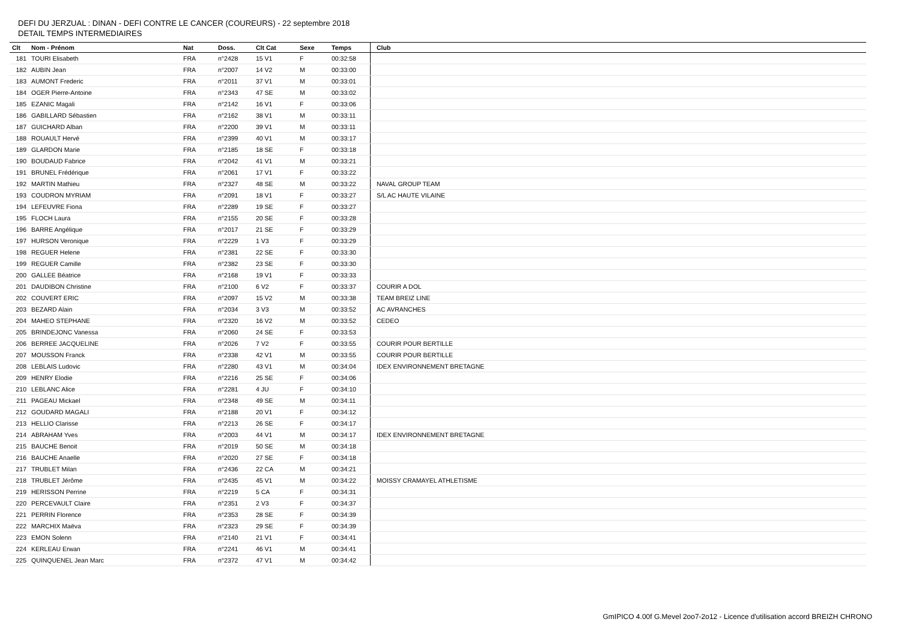DEFI DU JERZUAL : DINAN - DEFI CONTRE LE CANCER (COUREURS) - 22 septembre 2018
DETAIL TEMPS INTERMEDIAIRES
| Clt | Nom - Prénom | Nat | Doss. | Clt Cat | Sexe | Temps | Club |
| --- | --- | --- | --- | --- | --- | --- | --- |
| 181 | TOURI Elisabeth | FRA | n°2428 | 15 V1 | F | 00:32:58 | |
| 182 | AUBIN Jean | FRA | n°2007 | 14 V2 | M | 00:33:00 | |
| 183 | AUMONT Frederic | FRA | n°2011 | 37 V1 | M | 00:33:01 | |
| 184 | OGER Pierre-Antoine | FRA | n°2343 | 47 SE | M | 00:33:02 | |
| 185 | EZANIC Magali | FRA | n°2142 | 16 V1 | F | 00:33:06 | |
| 186 | GABILLARD Sébastien | FRA | n°2162 | 38 V1 | M | 00:33:11 | |
| 187 | GUICHARD Alban | FRA | n°2200 | 39 V1 | M | 00:33:11 | |
| 188 | ROUAULT Hervé | FRA | n°2399 | 40 V1 | M | 00:33:17 | |
| 189 | GLARDON Marie | FRA | n°2185 | 18 SE | F | 00:33:18 | |
| 190 | BOUDAUD Fabrice | FRA | n°2042 | 41 V1 | M | 00:33:21 | |
| 191 | BRUNEL Frédérique | FRA | n°2061 | 17 V1 | F | 00:33:22 | |
| 192 | MARTIN Mathieu | FRA | n°2327 | 48 SE | M | 00:33:22 | NAVAL GROUP TEAM |
| 193 | COUDRON MYRIAM | FRA | n°2091 | 18 V1 | F | 00:33:27 | S/L AC HAUTE VILAINE |
| 194 | LEFEUVRE Fiona | FRA | n°2289 | 19 SE | F | 00:33:27 | |
| 195 | FLOCH Laura | FRA | n°2155 | 20 SE | F | 00:33:28 | |
| 196 | BARRE Angélique | FRA | n°2017 | 21 SE | F | 00:33:29 | |
| 197 | HURSON Veronique | FRA | n°2229 | 1 V3 | F | 00:33:29 | |
| 198 | REGUER Helene | FRA | n°2381 | 22 SE | F | 00:33:30 | |
| 199 | REGUER Camille | FRA | n°2382 | 23 SE | F | 00:33:30 | |
| 200 | GALLEE Béatrice | FRA | n°2168 | 19 V1 | F | 00:33:33 | |
| 201 | DAUDIBON Christine | FRA | n°2100 | 6 V2 | F | 00:33:37 | COURIR A DOL |
| 202 | COUVERT ERIC | FRA | n°2097 | 15 V2 | M | 00:33:38 | TEAM BREIZ LINE |
| 203 | BEZARD Alain | FRA | n°2034 | 3 V3 | M | 00:33:52 | AC AVRANCHES |
| 204 | MAHEO STEPHANE | FRA | n°2320 | 16 V2 | M | 00:33:52 | CEDEO |
| 205 | BRINDEJONC Vanessa | FRA | n°2060 | 24 SE | F | 00:33:53 | |
| 206 | BERREE JACQUELINE | FRA | n°2026 | 7 V2 | F | 00:33:55 | COURIR POUR BERTILLE |
| 207 | MOUSSON Franck | FRA | n°2338 | 42 V1 | M | 00:33:55 | COURIR POUR BERTILLE |
| 208 | LEBLAIS Ludovic | FRA | n°2280 | 43 V1 | M | 00:34:04 | IDEX ENVIRONNEMENT BRETAGNE |
| 209 | HENRY Elodie | FRA | n°2216 | 25 SE | F | 00:34:06 | |
| 210 | LEBLANC Alice | FRA | n°2281 | 4 JU | F | 00:34:10 | |
| 211 | PAGEAU Mickael | FRA | n°2348 | 49 SE | M | 00:34:11 | |
| 212 | GOUDARD MAGALI | FRA | n°2188 | 20 V1 | F | 00:34:12 | |
| 213 | HELLIO Clarisse | FRA | n°2213 | 26 SE | F | 00:34:17 | |
| 214 | ABRAHAM Yves | FRA | n°2003 | 44 V1 | M | 00:34:17 | IDEX ENVIRONNEMENT BRETAGNE |
| 215 | BAUCHE Benoit | FRA | n°2019 | 50 SE | M | 00:34:18 | |
| 216 | BAUCHE Anaelle | FRA | n°2020 | 27 SE | F | 00:34:18 | |
| 217 | TRUBLET Milan | FRA | n°2436 | 22 CA | M | 00:34:21 | |
| 218 | TRUBLET Jérôme | FRA | n°2435 | 45 V1 | M | 00:34:22 | MOISSY CRAMAYEL ATHLETISME |
| 219 | HERISSON Perrine | FRA | n°2219 | 5 CA | F | 00:34:31 | |
| 220 | PERCEVAULT Claire | FRA | n°2351 | 2 V3 | F | 00:34:37 | |
| 221 | PERRIN Florence | FRA | n°2353 | 28 SE | F | 00:34:39 | |
| 222 | MARCHIX Maëva | FRA | n°2323 | 29 SE | F | 00:34:39 | |
| 223 | EMON Solenn | FRA | n°2140 | 21 V1 | F | 00:34:41 | |
| 224 | KERLEAU Erwan | FRA | n°2241 | 46 V1 | M | 00:34:41 | |
| 225 | QUINQUENEL Jean Marc | FRA | n°2372 | 47 V1 | M | 00:34:42 | |
GmIPICO 4.00f G.Mevel 2oo7-2o12 - Licence d'utilisation accord BREIZH CHRONO